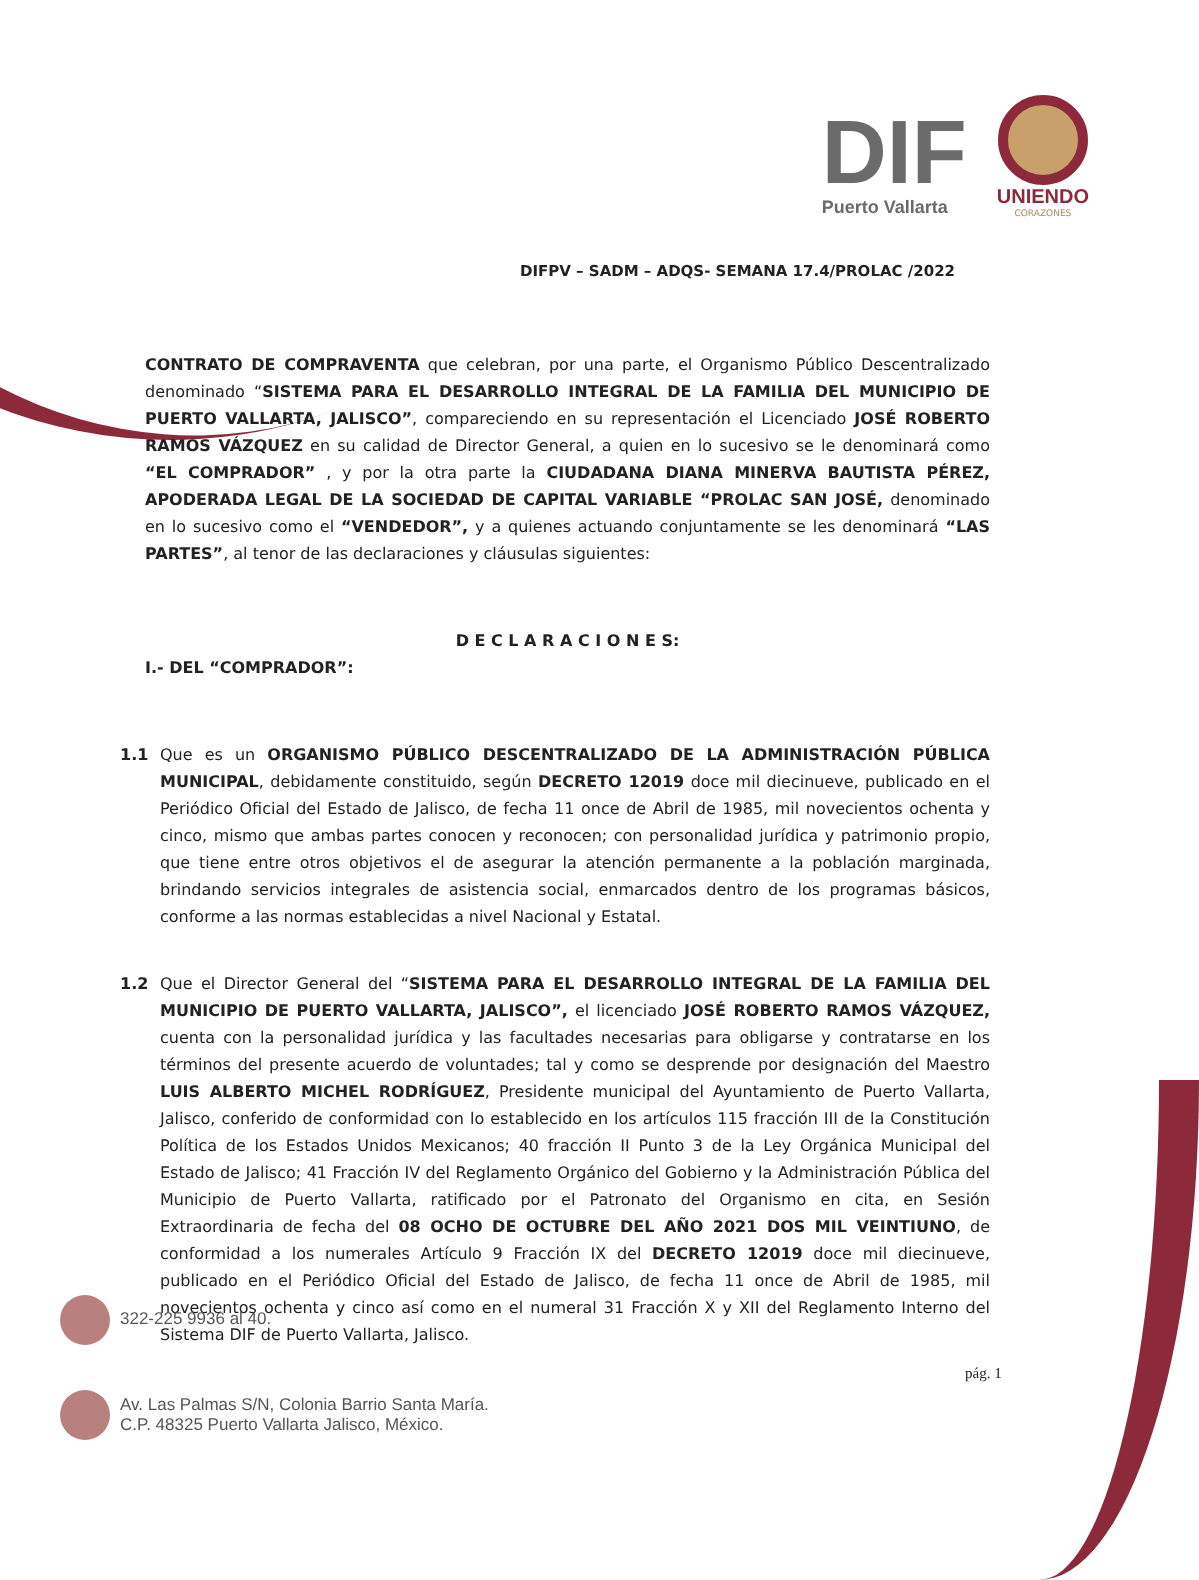DIF
Puerto Vallarta
UNIENDO
CORAZONES
DIFPV – SADM – ADQS- SEMANA 17.4/PROLAC /2022
CONTRATO DE COMPRAVENTA que celebran, por una parte, el Organismo Público Descentralizado denominado “SISTEMA PARA EL DESARROLLO INTEGRAL DE LA FAMILIA DEL MUNICIPIO DE PUERTO VALLARTA, JALISCO”, compareciendo en su representación el Licenciado JOSÉ ROBERTO RAMOS VÁZQUEZ en su calidad de Director General, a quien en lo sucesivo se le denominará como “EL COMPRADOR” , y por la otra parte la CIUDADANA DIANA MINERVA BAUTISTA PÉREZ, APODERADA LEGAL DE LA SOCIEDAD DE CAPITAL VARIABLE “PROLAC SAN JOSÉ, denominado en lo sucesivo como el “VENDEDOR”, y a quienes actuando conjuntamente se les denominará “LAS PARTES”, al tenor de las declaraciones y cláusulas siguientes:
D E C L A R A C I O N E S:
I.- DEL “COMPRADOR”:
1.1 Que es un ORGANISMO PÚBLICO DESCENTRALIZADO DE LA ADMINISTRACIÓN PÚBLICA MUNICIPAL, debidamente constituido, según DECRETO 12019 doce mil diecinueve, publicado en el Periódico Oficial del Estado de Jalisco, de fecha 11 once de Abril de 1985, mil novecientos ochenta y cinco, mismo que ambas partes conocen y reconocen; con personalidad jurídica y patrimonio propio, que tiene entre otros objetivos el de asegurar la atención permanente a la población marginada, brindando servicios integrales de asistencia social, enmarcados dentro de los programas básicos, conforme a las normas establecidas a nivel Nacional y Estatal.
1.2 Que el Director General del “SISTEMA PARA EL DESARROLLO INTEGRAL DE LA FAMILIA DEL MUNICIPIO DE PUERTO VALLARTA, JALISCO”, el licenciado JOSÉ ROBERTO RAMOS VÁZQUEZ, cuenta con la personalidad jurídica y las facultades necesarias para obligarse y contratarse en los términos del presente acuerdo de voluntades; tal y como se desprende por designación del Maestro LUIS ALBERTO MICHEL RODRÍGUEZ, Presidente municipal del Ayuntamiento de Puerto Vallarta, Jalisco, conferido de conformidad con lo establecido en los artículos 115 fracción III de la Constitución Política de los Estados Unidos Mexicanos; 40 fracción II Punto 3 de la Ley Orgánica Municipal del Estado de Jalisco; 41 Fracción IV del Reglamento Orgánico del Gobierno y la Administración Pública del Municipio de Puerto Vallarta, ratificado por el Patronato del Organismo en cita, en Sesión Extraordinaria de fecha del 08 OCHO DE OCTUBRE DEL AÑO 2021 DOS MIL VEINTIUNO, de conformidad a los numerales Artículo 9 Fracción IX del DECRETO 12019 doce mil diecinueve, publicado en el Periódico Oficial del Estado de Jalisco, de fecha 11 once de Abril de 1985, mil novecientos ochenta y cinco así como en el numeral 31 Fracción X y XII del Reglamento Interno del Sistema DIF de Puerto Vallarta, Jalisco.
322-225 9936 al 40.
Av. Las Palmas S/N, Colonia Barrio Santa María.
C.P. 48325 Puerto Vallarta Jalisco, México.
pág. 1